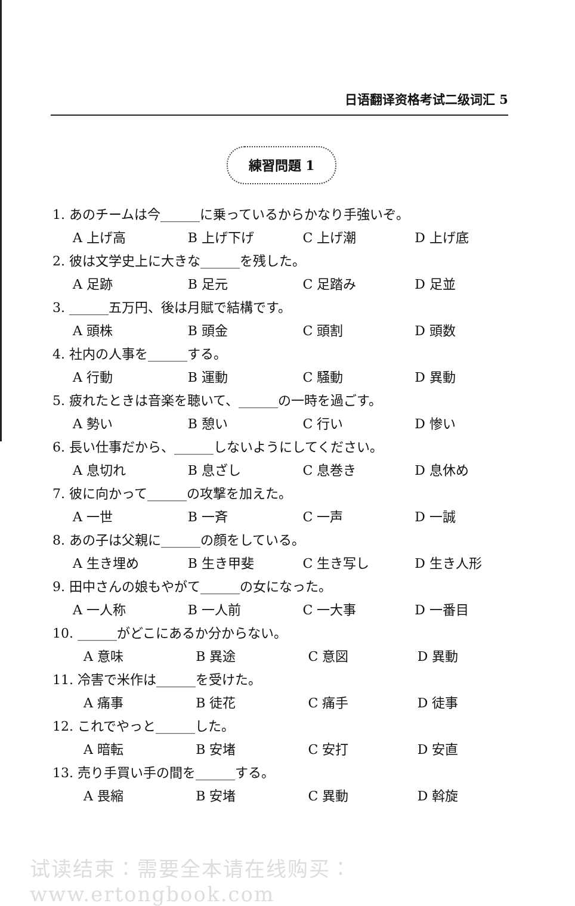日语翻译资格考试二级词汇 5
練習問題 1
1. あのチームは今______に乗っているからかなり手強いぞ。
A 上げ高 B 上げ下げ C 上げ潮 D 上げ底
2. 彼は文学史上に大きな______を残した。
A 足跡 B 足元 C 足踏み D 足並
3. ______五万円、後は月賦で結構です。
A 頭株 B 頭金 C 頭割 D 頭数
4. 社内の人事を______する。
A 行動 B 運動 C 騒動 D 異動
5. 疲れたときは音楽を聴いて、______の一時を過ごす。
A 勢い B 憩い C 行い D 惨い
6. 長い仕事だから、______しないようにしてください。
A 息切れ B 息ざし C 息巻き D 息休め
7. 彼に向かって______の攻撃を加えた。
A 一世 B 一斉 C 一声 D 一誠
8. あの子は父親に______の顔をしている。
A 生き埋め B 生き甲斐 C 生き写し D 生き人形
9. 田中さんの娘もやがて______の女になった。
A 一人称 B 一人前 C 一大事 D 一番目
10. ______がどこにあるか分からない。
A 意味 B 異途 C 意図 D 異動
11. 冷害で米作は______を受けた。
A 痛事 B 徒花 C 痛手 D 徒事
12. これでやっと______した。
A 暗転 B 安堵 C 安打 D 安直
13. 売り手買い手の間を______する。
A 畏縮 B 安堵 C 異動 D 斡旋
试读结束：需要全本请在线购买： www.ertongbook.com